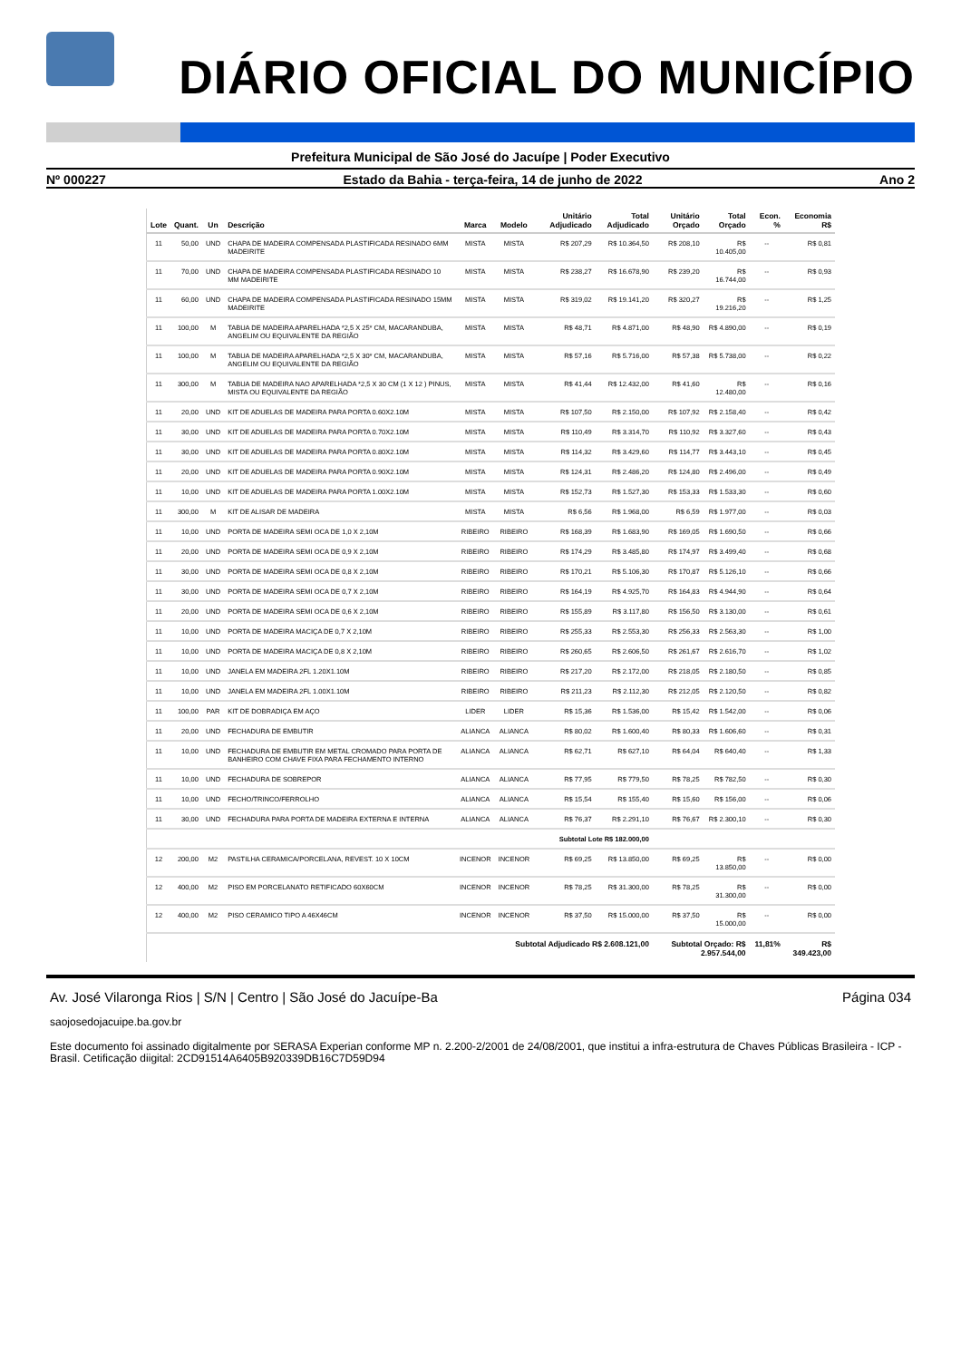DIÁRIO OFICIAL DO MUNICÍPIO
Prefeitura Municipal de São José do Jacuípe | Poder Executivo
Nº 000227 Estado da Bahia - terça-feira, 14 de junho de 2022 Ano 2
| Lote | Quant. | Un | Descrição | Marca | Modelo | Unitário Adjudicado | Total Adjudicado | Unitário Orçado | Total Orçado | Econ. % | Economia R$ |
| --- | --- | --- | --- | --- | --- | --- | --- | --- | --- | --- | --- |
| 11 | 50,00 | UND | CHAPA DE MADEIRA COMPENSADA PLASTIFICADA RESINADO 6MM MADEIRITE | MISTA | MISTA | R$ 207,29 | R$ 10.364,50 | R$ 208,10 | R$ 10.405,00 | -- | R$ 0,81 |
| 11 | 70,00 | UND | CHAPA DE MADEIRA COMPENSADA PLASTIFICADA RESINADO 10 MM MADEIRITE | MISTA | MISTA | R$ 238,27 | R$ 16.678,90 | R$ 239,20 | R$ 16.744,00 | -- | R$ 0,93 |
| 11 | 60,00 | UND | CHAPA DE MADEIRA COMPENSADA PLASTIFICADA RESINADO 15MM MADEIRITE | MISTA | MISTA | R$ 319,02 | R$ 19.141,20 | R$ 320,27 | R$ 19.216,20 | -- | R$ 1,25 |
| 11 | 100,00 | M | TABUA DE MADEIRA APARELHADA *2,5 X 25* CM, MACARANDUBA, ANGELIM OU EQUIVALENTE DA REGIÃO | MISTA | MISTA | R$ 48,71 | R$ 4.871,00 | R$ 48,90 | R$ 4.890,00 | -- | R$ 0,19 |
| 11 | 100,00 | M | TABUA DE MADEIRA APARELHADA *2,5 X 30* CM, MACARANDUBA, ANGELIM OU EQUIVALENTE DA REGIÃO | MISTA | MISTA | R$ 57,16 | R$ 5.716,00 | R$ 57,38 | R$ 5.738,00 | -- | R$ 0,22 |
| 11 | 300,00 | M | TABUA DE MADEIRA NAO APARELHADA *2,5 X 30 CM (1 X 12 ) PINUS, MISTA OU EQUIVALENTE DA REGIÃO | MISTA | MISTA | R$ 41,44 | R$ 12.432,00 | R$ 41,60 | R$ 12.480,00 | -- | R$ 0,16 |
| 11 | 20,00 | UND | KIT DE ADUELAS DE MADEIRA PARA PORTA 0.60X2.10M | MISTA | MISTA | R$ 107,50 | R$ 2.150,00 | R$ 107,92 | R$ 2.158,40 | -- | R$ 0,42 |
| 11 | 30,00 | UND | KIT DE ADUELAS DE MADEIRA PARA PORTA 0.70X2.10M | MISTA | MISTA | R$ 110,49 | R$ 3.314,70 | R$ 110,92 | R$ 3.327,60 | -- | R$ 0,43 |
| 11 | 30,00 | UND | KIT DE ADUELAS DE MADEIRA PARA PORTA 0.80X2.10M | MISTA | MISTA | R$ 114,32 | R$ 3.429,60 | R$ 114,77 | R$ 3.443,10 | -- | R$ 0,45 |
| 11 | 20,00 | UND | KIT DE ADUELAS DE MADEIRA PARA PORTA 0.90X2.10M | MISTA | MISTA | R$ 124,31 | R$ 2.486,20 | R$ 124,80 | R$ 2.496,00 | -- | R$ 0,49 |
| 11 | 10,00 | UND | KIT DE ADUELAS DE MADEIRA PARA PORTA 1.00X2.10M | MISTA | MISTA | R$ 152,73 | R$ 1.527,30 | R$ 153,33 | R$ 1.533,30 | -- | R$ 0,60 |
| 11 | 300,00 | M | KIT DE ALISAR DE MADEIRA | MISTA | MISTA | R$ 6,56 | R$ 1.968,00 | R$ 6,59 | R$ 1.977,00 | -- | R$ 0,03 |
| 11 | 10,00 | UND | PORTA DE MADEIRA SEMI OCA DE 1,0 X 2,10M | RIBEIRO | RIBEIRO | R$ 168,39 | R$ 1.683,90 | R$ 169,05 | R$ 1.690,50 | -- | R$ 0,66 |
| 11 | 20,00 | UND | PORTA DE MADEIRA SEMI OCA DE 0,9 X 2,10M | RIBEIRO | RIBEIRO | R$ 174,29 | R$ 3.485,80 | R$ 174,97 | R$ 3.499,40 | -- | R$ 0,68 |
| 11 | 30,00 | UND | PORTA DE MADEIRA SEMI OCA DE 0,8 X 2,10M | RIBEIRO | RIBEIRO | R$ 170,21 | R$ 5.106,30 | R$ 170,87 | R$ 5.126,10 | -- | R$ 0,66 |
| 11 | 30,00 | UND | PORTA DE MADEIRA SEMI OCA DE 0,7 X 2,10M | RIBEIRO | RIBEIRO | R$ 164,19 | R$ 4.925,70 | R$ 164,83 | R$ 4.944,90 | -- | R$ 0,64 |
| 11 | 20,00 | UND | PORTA DE MADEIRA SEMI OCA DE 0,6 X 2,10M | RIBEIRO | RIBEIRO | R$ 155,89 | R$ 3.117,80 | R$ 156,50 | R$ 3.130,00 | -- | R$ 0,61 |
| 11 | 10,00 | UND | PORTA DE MADEIRA MACIÇA DE 0,7 X 2,10M | RIBEIRO | RIBEIRO | R$ 255,33 | R$ 2.553,30 | R$ 256,33 | R$ 2.563,30 | -- | R$ 1,00 |
| 11 | 10,00 | UND | PORTA DE MADEIRA MACIÇA DE 0,8 X 2,10M | RIBEIRO | RIBEIRO | R$ 260,65 | R$ 2.606,50 | R$ 261,67 | R$ 2.616,70 | -- | R$ 1,02 |
| 11 | 10,00 | UND | JANELA EM MADEIRA 2FL 1.20X1.10M | RIBEIRO | RIBEIRO | R$ 217,20 | R$ 2.172,00 | R$ 218,05 | R$ 2.180,50 | -- | R$ 0,85 |
| 11 | 10,00 | UND | JANELA EM MADEIRA 2FL 1.00X1.10M | RIBEIRO | RIBEIRO | R$ 211,23 | R$ 2.112,30 | R$ 212,05 | R$ 2.120,50 | -- | R$ 0,82 |
| 11 | 100,00 | PAR | KIT DE DOBRADIÇA EM AÇO | LIDER | LIDER | R$ 15,36 | R$ 1.536,00 | R$ 15,42 | R$ 1.542,00 | -- | R$ 0,06 |
| 11 | 20,00 | UND | FECHADURA DE EMBUTIR | ALIANCA | ALIANCA | R$ 80,02 | R$ 1.600,40 | R$ 80,33 | R$ 1.606,60 | -- | R$ 0,31 |
| 11 | 10,00 | UND | FECHADURA DE EMBUTIR EM METAL CROMADO PARA PORTA DE BANHEIRO COM CHAVE FIXA PARA FECHAMENTO INTERNO | ALIANCA | ALIANCA | R$ 62,71 | R$ 627,10 | R$ 64,04 | R$ 640,40 | -- | R$ 1,33 |
| 11 | 10,00 | UND | FECHADURA DE SOBREPOR | ALIANCA | ALIANCA | R$ 77,95 | R$ 779,50 | R$ 78,25 | R$ 782,50 | -- | R$ 0,30 |
| 11 | 10,00 | UND | FECHO/TRINCO/FERROLHO | ALIANCA | ALIANCA | R$ 15,54 | R$ 155,40 | R$ 15,60 | R$ 156,00 | -- | R$ 0,06 |
| 11 | 30,00 | UND | FECHADURA PARA PORTA DE MADEIRA EXTERNA E INTERNA | ALIANCA | ALIANCA | R$ 76,37 | R$ 2.291,10 | R$ 76,67 | R$ 2.300,10 | -- | R$ 0,30 |
| Subtotal Lote R$ 182.000,00 | | | | | | | | | | | |
| 12 | 200,00 | M2 | PASTILHA CERAMICA/PORCELANA, REVEST. 10 X 10CM | INCENOR | INCENOR | R$ 69,25 | R$ 13.850,00 | R$ 69,25 | R$ 13.850,00 | -- | R$ 0,00 |
| 12 | 400,00 | M2 | PISO EM PORCELANATO RETIFICADO 60X60CM | INCENOR | INCENOR | R$ 78,25 | R$ 31.300,00 | R$ 78,25 | R$ 31.300,00 | -- | R$ 0,00 |
| 12 | 400,00 | M2 | PISO CERAMICO TIPO A 46X46CM | INCENOR | INCENOR | R$ 37,50 | R$ 15.000,00 | R$ 37,50 | R$ 15.000,00 | -- | R$ 0,00 |
| Subtotal Adjudicado R$ 2.608.121,00 | | | | | | | | Subtotal Orçado: R$ 2.957.544,00 | | 11,81% | R$ 349.423,00 |
Av. José Vilaronga Rios | S/N | Centro | São José do Jacuípe-Ba Página 034
saojosedojacuipe.ba.gov.br
Este documento foi assinado digitalmente por SERASA Experian conforme MP n. 2.200-2/2001 de 24/08/2001, que institui a infra-estrutura de Chaves Públicas Brasileira - ICP - Brasil. Cetificação diigital: 2CD91514A6405B920339DB16C7D59D94